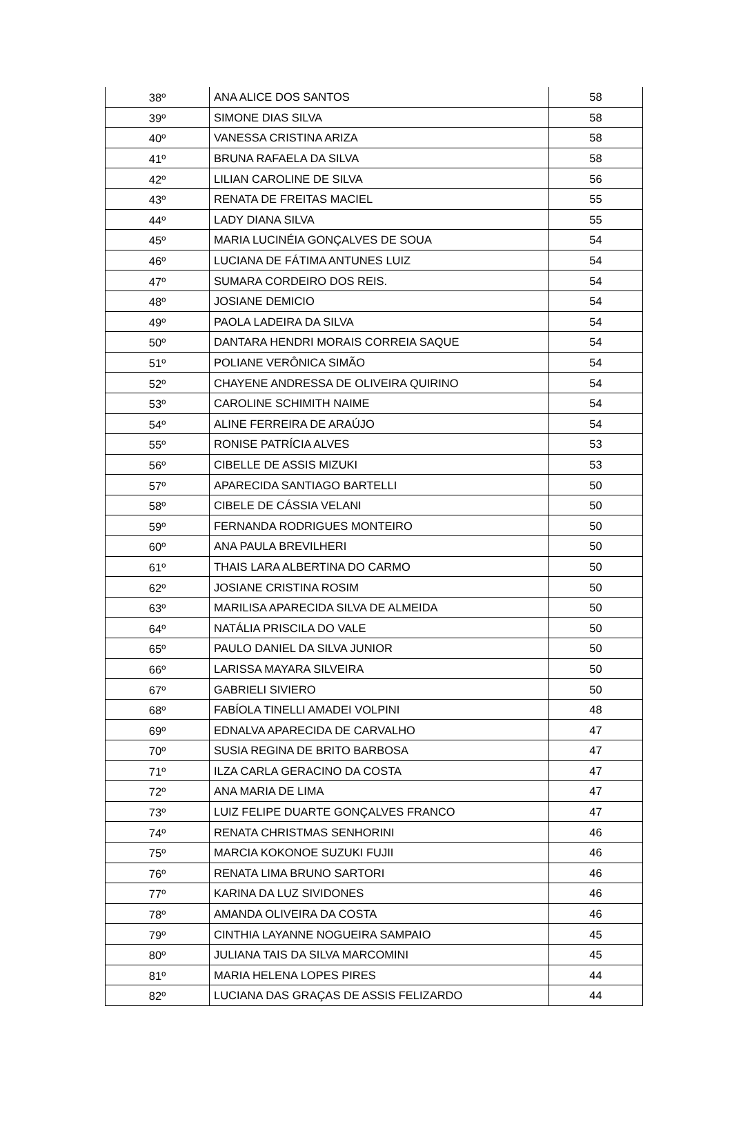| 38º | ANA ALICE DOS SANTOS | 58 |
| 39º | SIMONE DIAS SILVA | 58 |
| 40º | VANESSA CRISTINA ARIZA | 58 |
| 41º | BRUNA RAFAELA DA SILVA | 58 |
| 42º | LILIAN CAROLINE DE SILVA | 56 |
| 43º | RENATA DE FREITAS MACIEL | 55 |
| 44º | LADY DIANA SILVA | 55 |
| 45º | MARIA LUCINÉIA GONÇALVES DE SOUA | 54 |
| 46º | LUCIANA DE FÁTIMA ANTUNES LUIZ | 54 |
| 47º | SUMARA CORDEIRO DOS REIS. | 54 |
| 48º | JOSIANE DEMICIO | 54 |
| 49º | PAOLA LADEIRA DA SILVA | 54 |
| 50º | DANTARA HENDRI MORAIS CORREIA SAQUE | 54 |
| 51º | POLIANE VERÔNICA SIMÃO | 54 |
| 52º | CHAYENE ANDRESSA DE OLIVEIRA QUIRINO | 54 |
| 53º | CAROLINE SCHIMITH NAIME | 54 |
| 54º | ALINE FERREIRA DE ARAÚJO | 54 |
| 55º | RONISE PATRÍCIA ALVES | 53 |
| 56º | CIBELLE DE ASSIS MIZUKI | 53 |
| 57º | APARECIDA SANTIAGO BARTELLI | 50 |
| 58º | CIBELE DE CÁSSIA VELANI | 50 |
| 59º | FERNANDA RODRIGUES MONTEIRO | 50 |
| 60º | ANA PAULA BREVILHERI | 50 |
| 61º | THAIS LARA ALBERTINA DO CARMO | 50 |
| 62º | JOSIANE CRISTINA ROSIM | 50 |
| 63º | MARILISA APARECIDA SILVA DE ALMEIDA | 50 |
| 64º | NATÁLIA PRISCILA DO VALE | 50 |
| 65º | PAULO DANIEL DA SILVA JUNIOR | 50 |
| 66º | LARISSA MAYARA SILVEIRA | 50 |
| 67º | GABRIELI SIVIERO | 50 |
| 68º | FABÍOLA TINELLI AMADEI VOLPINI | 48 |
| 69º | EDNALVA APARECIDA DE CARVALHO | 47 |
| 70º | SUSIA REGINA DE BRITO BARBOSA | 47 |
| 71º | ILZA CARLA GERACINO DA COSTA | 47 |
| 72º | ANA MARIA DE LIMA | 47 |
| 73º | LUIZ FELIPE DUARTE GONÇALVES FRANCO | 47 |
| 74º | RENATA CHRISTMAS SENHORINI | 46 |
| 75º | MARCIA KOKONOE SUZUKI FUJII | 46 |
| 76º | RENATA LIMA BRUNO SARTORI | 46 |
| 77º | KARINA DA LUZ SIVIDONES | 46 |
| 78º | AMANDA OLIVEIRA DA COSTA | 46 |
| 79º | CINTHIA LAYANNE NOGUEIRA SAMPAIO | 45 |
| 80º | JULIANA TAIS DA SILVA MARCOMINI | 45 |
| 81º | MARIA HELENA LOPES PIRES | 44 |
| 82º | LUCIANA DAS GRAÇAS DE ASSIS FELIZARDO | 44 |